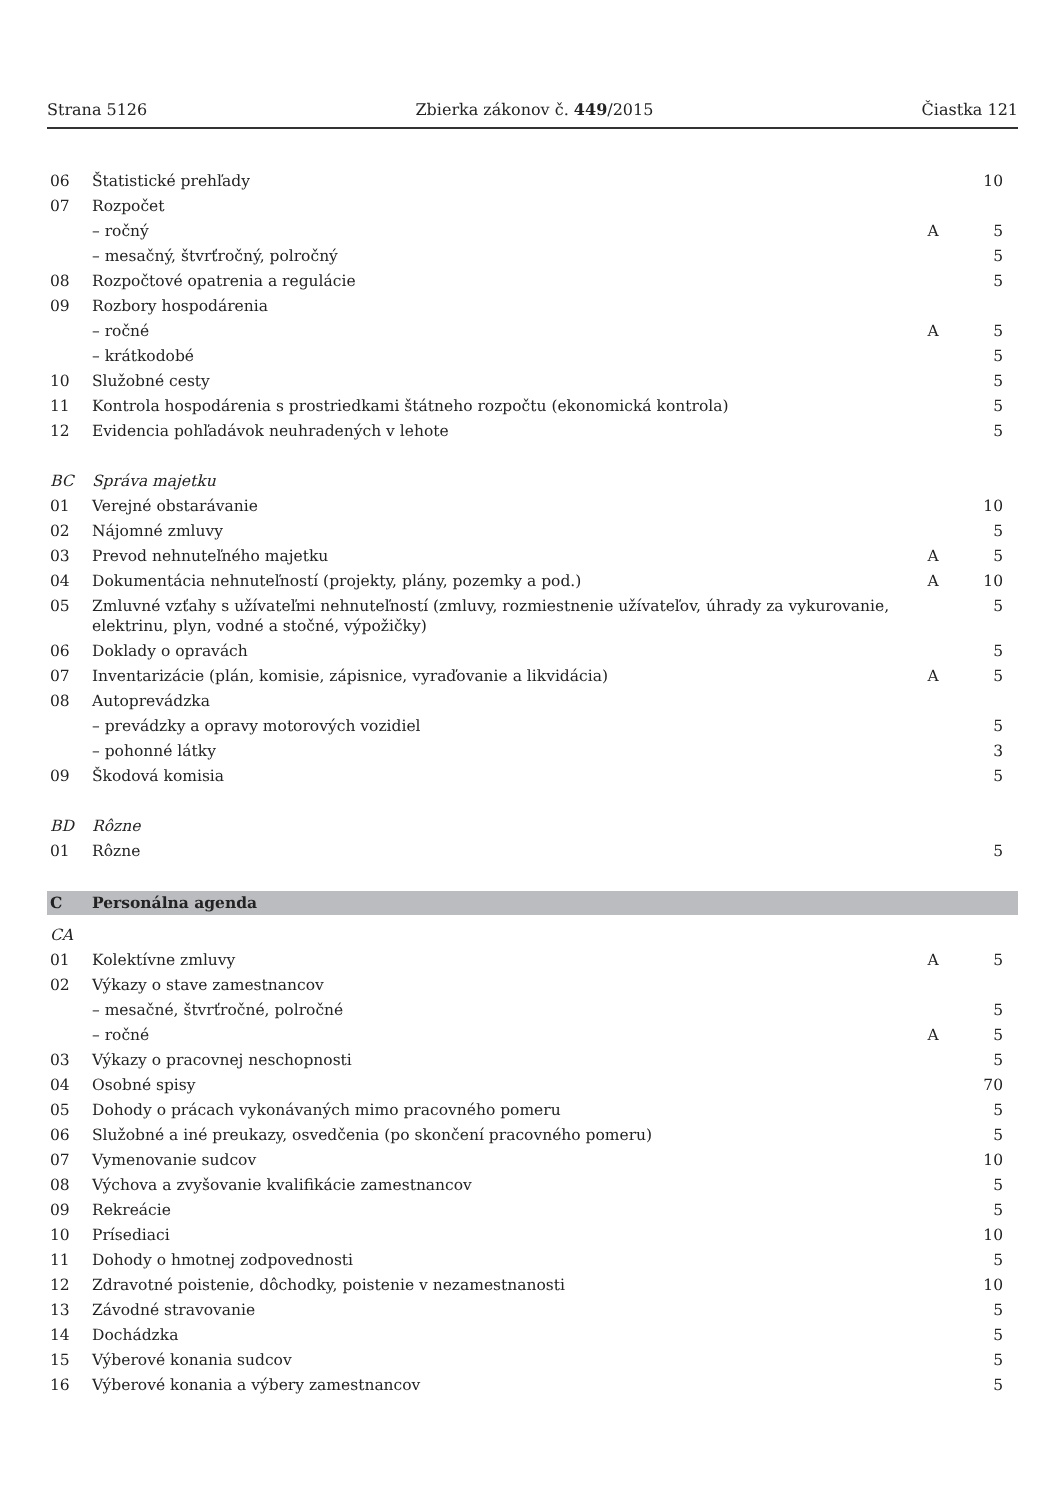Strana 5126 Zbierka zákonov č. 449/2015 Čiastka 121
| 06 | Štatistické prehľady | | 10 |
| 07 | Rozpočet | | |
| | – ročný | A | 5 |
| | – mesačný, štvrťročný, polročný | | 5 |
| 08 | Rozpočtové opatrenia a regulácie | | 5 |
| 09 | Rozbory hospodárenia | | |
| | – ročné | A | 5 |
| | – krátkodobé | | 5 |
| 10 | Služobné cesty | | 5 |
| 11 | Kontrola hospodárenia s prostriedkami štátneho rozpočtu (ekonomická kontrola) | | 5 |
| 12 | Evidencia pohľadávok neuhradených v lehote | | 5 |
| BC | Správa majetku | | |
| 01 | Verejné obstarávanie | | 10 |
| 02 | Nájomné zmluvy | | 5 |
| 03 | Prevod nehnuteľného majetku | A | 5 |
| 04 | Dokumentácia nehnuteľností (projekty, plány, pozemky a pod.) | A | 10 |
| 05 | Zmluvné vzťahy s užívateľmi nehnuteľností (zmluvy, rozmiestnenie užívateľov, úhrady za vykurovanie, elektrinu, plyn, vodné a stočné, výpožičky) | | 5 |
| 06 | Doklady o opravách | | 5 |
| 07 | Inventarizácie (plán, komisie, zápisnice, vyraďovanie a likvidácia) | A | 5 |
| 08 | Autoprevádzka | | |
| | – prevádzky a opravy motorových vozidiel | | 5 |
| | – pohonné látky | | 3 |
| 09 | Škodová komisia | | 5 |
| BD | Rôzne | | |
| 01 | Rôzne | | 5 |
| C | Personálna agenda | | |
| CA | | | |
| 01 | Kolektívne zmluvy | A | 5 |
| 02 | Výkazy o stave zamestnancov | | |
| | – mesačné, štvrťročné, polročné | | 5 |
| | – ročné | A | 5 |
| 03 | Výkazy o pracovnej neschopnosti | | 5 |
| 04 | Osobné spisy | | 70 |
| 05 | Dohody o prácach vykonávaných mimo pracovného pomeru | | 5 |
| 06 | Služobné a iné preukazy, osvedčenia (po skončení pracovného pomeru) | | 5 |
| 07 | Vymenovanie sudcov | | 10 |
| 08 | Výchova a zvyšovanie kvalifikácie zamestnancov | | 5 |
| 09 | Rekreácie | | 5 |
| 10 | Prísediaci | | 10 |
| 11 | Dohody o hmotnej zodpovednosti | | 5 |
| 12 | Zdravotné poistenie, dôchodky, poistenie v nezamestnanosti | | 10 |
| 13 | Závodné stravovanie | | 5 |
| 14 | Dochádzka | | 5 |
| 15 | Výberové konania sudcov | | 5 |
| 16 | Výberové konania a výbery zamestnancov | | 5 |